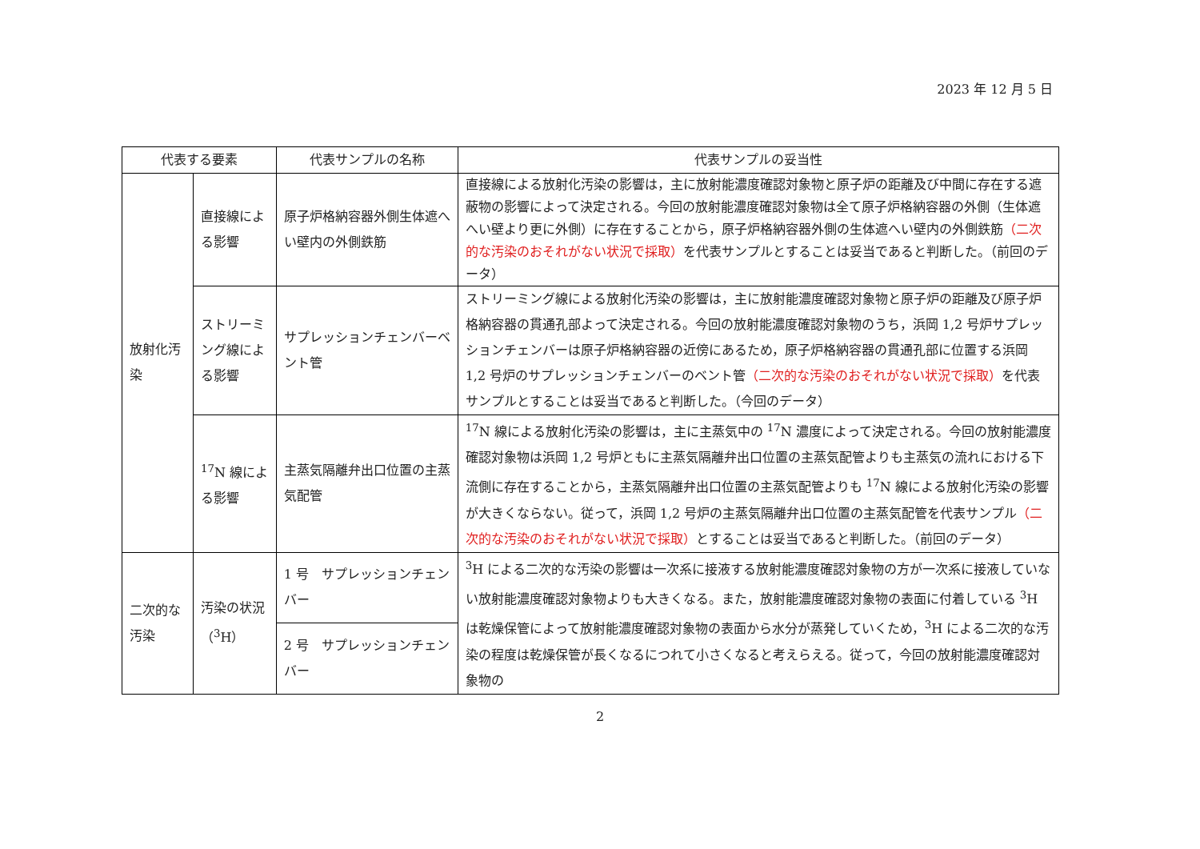2023 年 12 月 5 日
| 代表する要素 | | 代表サンプルの名称 | 代表サンプルの妥当性 |
| --- | --- | --- | --- |
| 放射化汚染 | 直接線による影響 | 原子炉格納容器外側生体遮へい壁内の外側鉄筋 | 直接線による放射化汚染の影響は，主に放射能濃度確認対象物と原子炉の距離及び中間に存在する遮蔽物の影響によって決定される。今回の放射能濃度確認対象物は全て原子炉格納容器の外側（生体遮へい壁より更に外側）に存在することから，原子炉格納容器外側の生体遮へい壁内の外側鉄筋 （二次的な汚染のおそれがない状況で採取） を代表サンプルとすることは妥当であると判断した。（前回のデータ） |
| | ストリーミング線による影響 | サプレッションチェンバーベント管 | ストリーミング線による放射化汚染の影響は，主に放射能濃度確認対象物と原子炉の距離及び原子炉格納容器の貫通孔部よって決定される。今回の放射能濃度確認対象物のうち，浜岡 1,2 号炉サプレッションチェンバーは原子炉格納容器の近傍にあるため，原子炉格納容器の貫通孔部に位置する浜岡 1,2 号炉のサプレッションチェンバーのベント管 （二次的な汚染のおそれがない状況で採取） を代表サンプルとすることは妥当であると判断した。（今回のデータ） |
| | <sup>17</sup>N 線による影響 | 主蒸気隔離弁出口位置の主蒸気配管 | <sup>17</sup>N 線による放射化汚染の影響は，主に主蒸気中の <sup>17</sup>N 濃度によって決定される。今回の放射能濃度確認対象物は浜岡 1,2 号炉ともに主蒸気隔離弁出口位置の主蒸気配管よりも主蒸気の流れにおける下流側に存在することから，主蒸気隔離弁出口位置の主蒸気配管よりも <sup>17</sup>N 線による放射化汚染の影響が大きくならない。従って，浜岡 1,2 号炉の主蒸気隔離弁出口位置の主蒸気配管を代表サンプル （二次的な汚染のおそれがない状況で採取） とすることは妥当であると判断した。（前回のデータ） |
| 二次的な汚染 | 汚染の状況（<sup>3</sup>H） | 1 号 サプレッションチェンバー | <sup>3</sup>H による二次的な汚染の影響は一次系に接液する放射能濃度確認対象物の方が一次系に接液していない放射能濃度確認対象物よりも大きくなる。また，放射能濃度確認対象物の表面に付着している <sup>3</sup>H は乾燥保管によって放射能濃度確認対象物の表面から水分が蒸発していくため，<sup>3</sup>H による二次的な汚染の程度は乾燥保管が長くなるにつれて小さくなると考えらえる。従って，今回の放射能濃度確認対象物の |
| | | 2 号 サプレッションチェンバー | |
2